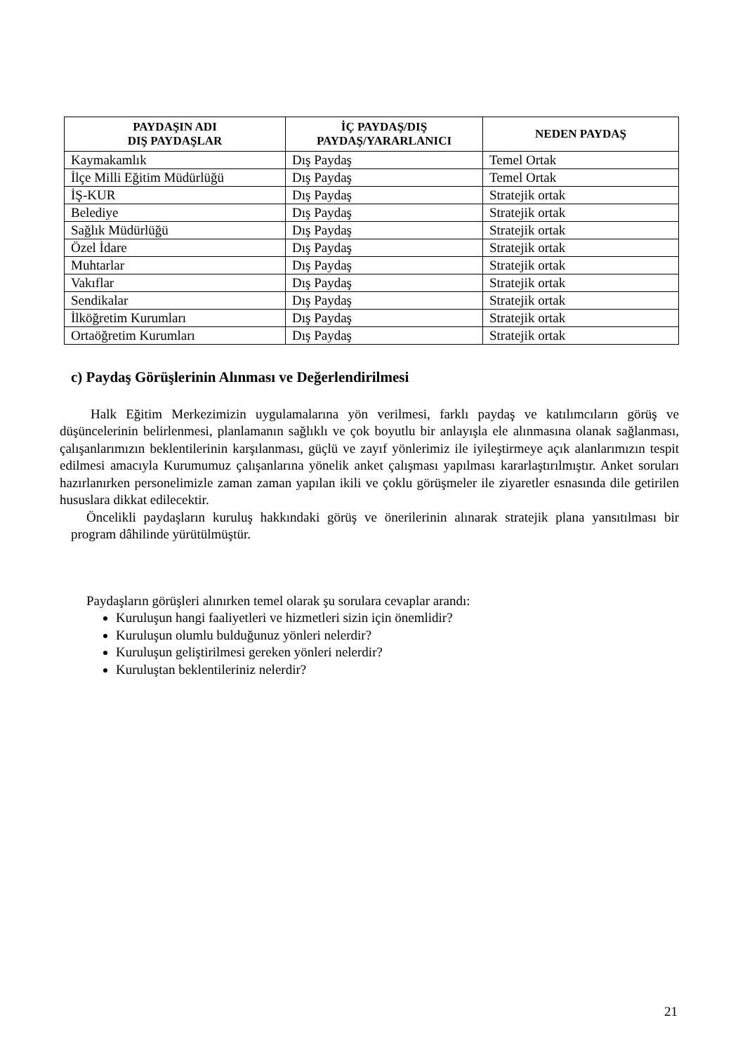| PAYDAŞIN ADI DIŞ PAYDAŞLAR | İÇ PAYDAŞ/DIŞ PAYDAŞ/YARARLANICI | NEDEN PAYDAŞ |
| --- | --- | --- |
| Kaymakamlık | Dış Paydaş | Temel Ortak |
| İlçe Milli Eğitim Müdürlüğü | Dış Paydaş | Temel Ortak |
| İŞ-KUR | Dış Paydaş | Stratejik ortak |
| Belediye | Dış Paydaş | Stratejik ortak |
| Sağlık Müdürlüğü | Dış Paydaş | Stratejik ortak |
| Özel İdare | Dış Paydaş | Stratejik ortak |
| Muhtarlar | Dış Paydaş | Stratejik ortak |
| Vakıflar | Dış Paydaş | Stratejik ortak |
| Sendikalar | Dış Paydaş | Stratejik ortak |
| İlköğretim Kurumları | Dış Paydaş | Stratejik ortak |
| Ortaöğretim Kurumları | Dış Paydaş | Stratejik ortak |
c) Paydaş Görüşlerinin Alınması ve Değerlendirilmesi
Halk Eğitim Merkezimizin uygulamalarına yön verilmesi, farklı paydaş ve katılımcıların görüş ve düşüncelerinin belirlenmesi, planlamanın sağlıklı ve çok boyutlu bir anlayışla ele alınmasına olanak sağlanması, çalışanlarımızın beklentilerinin karşılanması, güçlü ve zayıf yönlerimiz ile iyileştirmeye açık alanlarımızın tespit edilmesi amacıyla Kurumumuz çalışanlarına yönelik anket çalışması yapılması kararlaştırılmıştır. Anket soruları hazırlanırken personelimizle zaman zaman yapılan ikili ve çoklu görüşmeler ile ziyaretler esnasında dile getirilen hususlara dikkat edilecektir.
Öncelikli paydaşların kuruluş hakkındaki görüş ve önerilerinin alınarak stratejik plana yansıtılması bir program dâhilinde yürütülmüştür.
Paydaşların görüşleri alınırken temel olarak şu sorulara cevaplar arandı:
Kuruluşun hangi faaliyetleri ve hizmetleri sizin için önemlidir?
Kuruluşun olumlu bulduğunuz yönleri nelerdir?
Kuruluşun geliştirilmesi gereken yönleri nelerdir?
Kuruluştan beklentileriniz nelerdir?
21